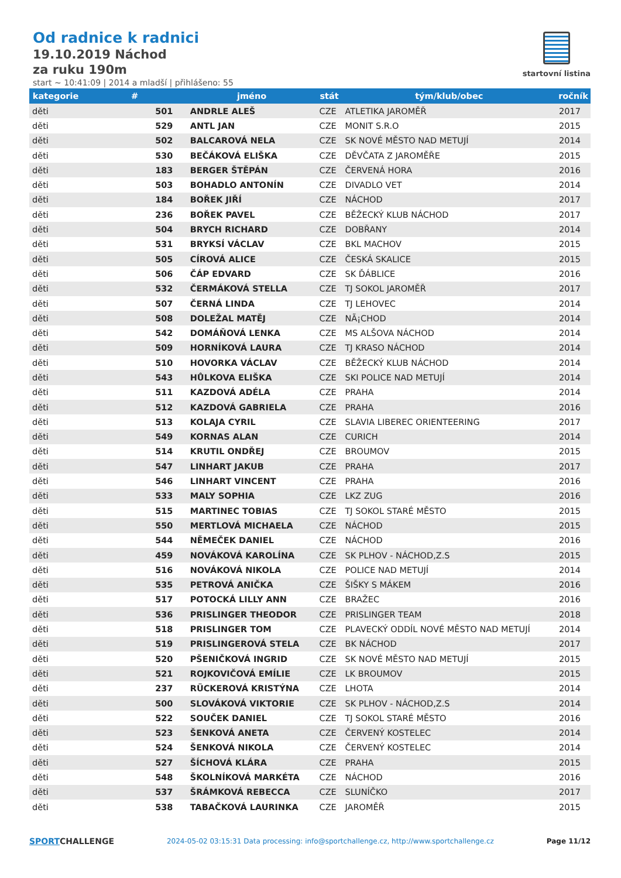Od radnice k radnici
19.10.2019 Náchod
za ruku 190m
start ~ 10:41:09 | 2014 a mladší | přihlášeno: 55
startovní listina
| kategorie | # | jméno | stát | tým/klub/obec | ročník |
| --- | --- | --- | --- | --- | --- |
| děti | 501 | ANDRLE ALEŠ | CZE | ATLETIKA JAROMĚŘ | 2017 |
| děti | 529 | ANTL JAN | CZE | MONIT S.R.O | 2015 |
| děti | 502 | BALCAROVÁ NELA | CZE | SK NOVÉ MĚSTO NAD METUJÍ | 2014 |
| děti | 530 | BEČÁKOVÁ ELIŠKA | CZE | DĚVČATA Z JAROMĚŘE | 2015 |
| děti | 183 | BERGER ŠTĚPÁN | CZE | ČERVENÁ HORA | 2016 |
| děti | 503 | BOHADLO ANTONÍN | CZE | DIVADLO VET | 2014 |
| děti | 184 | BOŘEK JIŘÍ | CZE | NÁCHOD | 2017 |
| děti | 236 | BOŘEK PAVEL | CZE | BĚŽECKÝ KLUB NÁCHOD | 2017 |
| děti | 504 | BRYCH RICHARD | CZE | DOBŘANY | 2014 |
| děti | 531 | BRYKSÍ VÁCLAV | CZE | BKL MACHOV | 2015 |
| děti | 505 | CÍROVÁ ALICE | CZE | ČESKÁ SKALICE | 2015 |
| děti | 506 | ČÁP EDVARD | CZE | SK ĎÁBLICE | 2016 |
| děti | 532 | ČERMÁKOVÁ STELLA | CZE | TJ SOKOL JAROMĚŘ | 2017 |
| děti | 507 | ČERNÁ LINDA | CZE | TJ LEHOVEC | 2014 |
| děti | 508 | DOLEŽAL MATĚJ | CZE | NÃ¡CHOD | 2014 |
| děti | 542 | DOMÁŇOVÁ LENKA | CZE | MS ALŠOVA NÁCHOD | 2014 |
| děti | 509 | HORNÍKOVÁ LAURA | CZE | TJ KRASO NÁCHOD | 2014 |
| děti | 510 | HOVORKA VÁCLAV | CZE | BĚŽECKÝ KLUB NÁCHOD | 2014 |
| děti | 543 | HŮLKOVA ELIŠKA | CZE | SKI POLICE NAD METUJÍ | 2014 |
| děti | 511 | KAZDOVÁ ADÉLA | CZE | PRAHA | 2014 |
| děti | 512 | KAZDOVÁ GABRIELA | CZE | PRAHA | 2016 |
| děti | 513 | KOLAJA CYRIL | CZE | SLAVIA LIBEREC ORIENTEERING | 2017 |
| děti | 549 | KORNAS ALAN | CZE | CURICH | 2014 |
| děti | 514 | KRUTIL ONDŘEJ | CZE | BROUMOV | 2015 |
| děti | 547 | LINHART JAKUB | CZE | PRAHA | 2017 |
| děti | 546 | LINHART VINCENT | CZE | PRAHA | 2016 |
| děti | 533 | MALY SOPHIA | CZE | LKZ ZUG | 2016 |
| děti | 515 | MARTINEC TOBIAS | CZE | TJ SOKOL STARÉ MĚSTO | 2015 |
| děti | 550 | MERTLOVÁ MICHAELA | CZE | NÁCHOD | 2015 |
| děti | 544 | NĚMEČEK DANIEL | CZE | NÁCHOD | 2016 |
| děti | 459 | NOVÁKOVÁ KAROLÍNA | CZE | SK PLHOV - NÁCHOD,Z.S | 2015 |
| děti | 516 | NOVÁKOVÁ NIKOLA | CZE | POLICE NAD METUJÍ | 2014 |
| děti | 535 | PETROVÁ ANIČKA | CZE | ŠIŠKY S MÁKEM | 2016 |
| děti | 517 | POTOCKÁ LILLY ANN | CZE | BRAŽEC | 2016 |
| děti | 536 | PRISLINGER THEODOR | CZE | PRISLINGER TEAM | 2018 |
| děti | 518 | PRISLINGER TOM | CZE | PLAVECKÝ ODDÍL NOVÉ MĚSTO NAD METUJÍ | 2014 |
| děti | 519 | PRISLINGEROVÁ STELA | CZE | BK NÁCHOD | 2017 |
| děti | 520 | PŠENIČKOVÁ INGRID | CZE | SK NOVÉ MĚSTO NAD METUJÍ | 2015 |
| děti | 521 | ROJKOVIČOVÁ EMÍLIE | CZE | LK BROUMOV | 2015 |
| děti | 237 | RÜCKEROVÁ KRISTÝNA | CZE | LHOTA | 2014 |
| děti | 500 | SLOVÁKOVÁ VIKTORIE | CZE | SK PLHOV - NÁCHOD,Z.S | 2014 |
| děti | 522 | SOUČEK DANIEL | CZE | TJ SOKOL STARÉ MĚSTO | 2016 |
| děti | 523 | ŠENKOVÁ ANETA | CZE | ČERVENÝ KOSTELEC | 2014 |
| děti | 524 | ŠENKOVÁ NIKOLA | CZE | ČERVENÝ KOSTELEC | 2014 |
| děti | 527 | ŠÍCHOVÁ KLÁRA | CZE | PRAHA | 2015 |
| děti | 548 | ŠKOLNÍKOVÁ MARKÉTA | CZE | NÁCHOD | 2016 |
| děti | 537 | ŠRÁMKOVÁ REBECCA | CZE | SLUNÍČKO | 2017 |
| děti | 538 | TABAČKOVÁ LAURINKA | CZE | JAROMĚŘ | 2015 |
SPORTCHALLENGE
2024-05-02 03:15:31 Data processing: info@sportchallenge.cz, http://www.sportchallenge.cz
Page 11/12